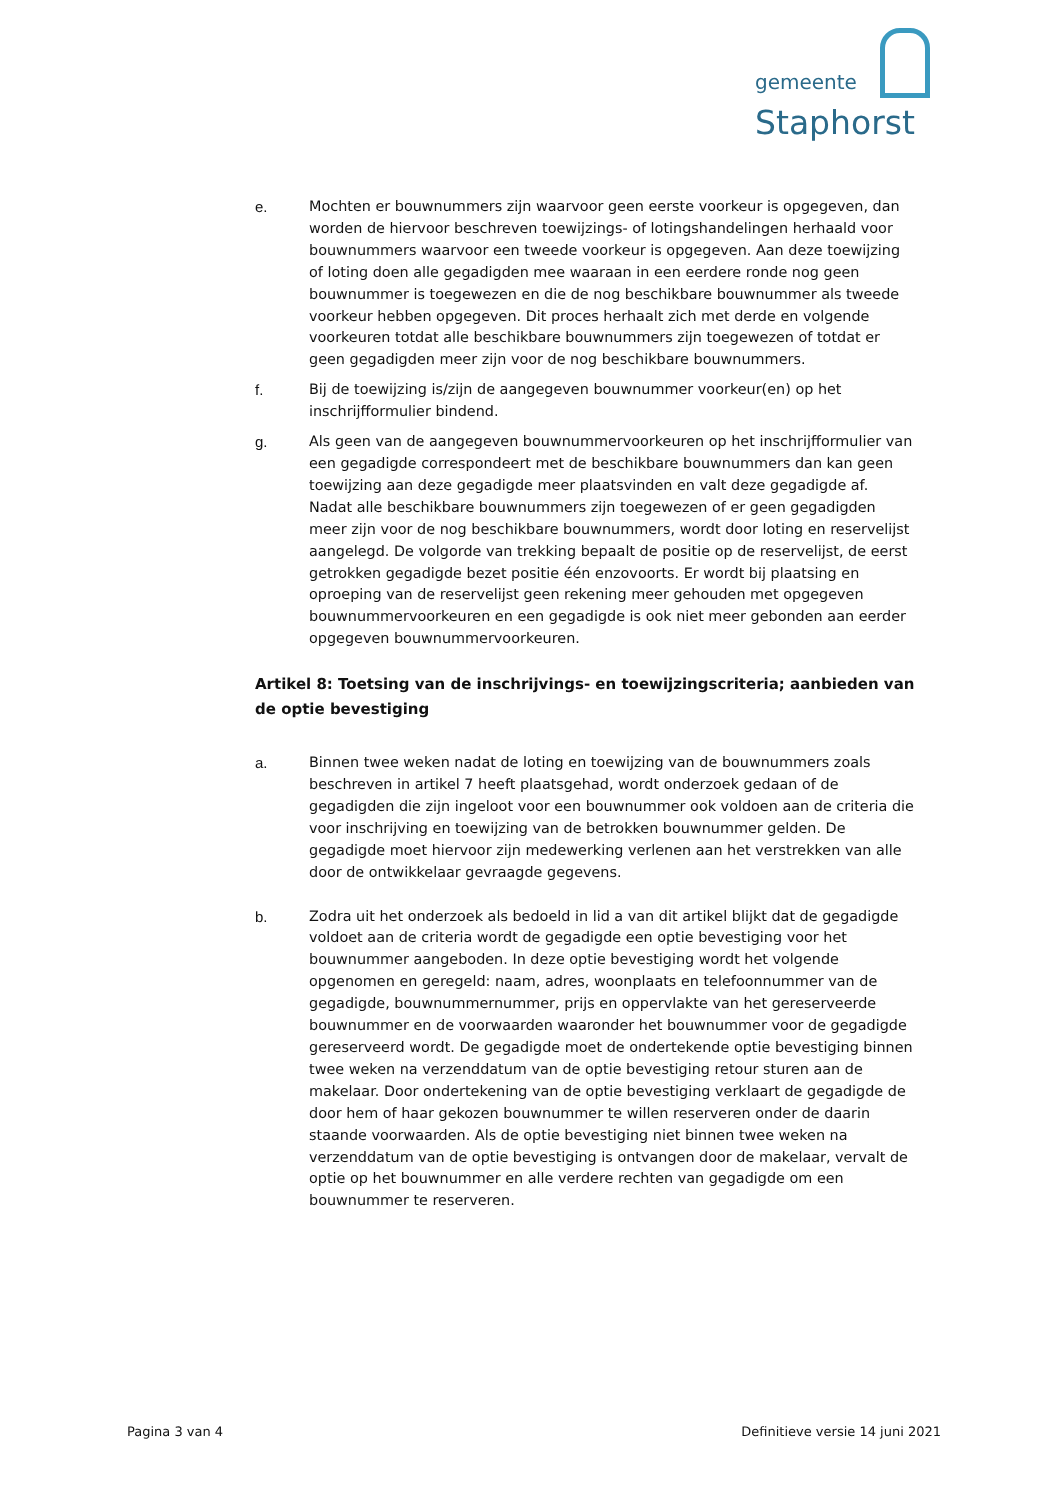gemeente
Staphorst
e. Mochten er bouwnummers zijn waarvoor geen eerste voorkeur is opgegeven, dan worden de hiervoor beschreven toewijzings- of lotingshandelingen herhaald voor bouwnummers waarvoor een tweede voorkeur is opgegeven. Aan deze toewijzing of loting doen alle gegadigden mee waaraan in een eerdere ronde nog geen bouwnummer is toegewezen en die de nog beschikbare bouwnummer als tweede voorkeur hebben opgegeven. Dit proces herhaalt zich met derde en volgende voorkeuren totdat alle beschikbare bouwnummers zijn toegewezen of totdat er geen gegadigden meer zijn voor de nog beschikbare bouwnummers.
f. Bij de toewijzing is/zijn de aangegeven bouwnummer voorkeur(en) op het inschrijfformulier bindend.
g. Als geen van de aangegeven bouwnummervoorkeuren op het inschrijfformulier van een gegadigde correspondeert met de beschikbare bouwnummers dan kan geen toewijzing aan deze gegadigde meer plaatsvinden en valt deze gegadigde af. Nadat alle beschikbare bouwnummers zijn toegewezen of er geen gegadigden meer zijn voor de nog beschikbare bouwnummers, wordt door loting en reservelijst aangelegd. De volgorde van trekking bepaalt de positie op de reservelijst, de eerst getrokken gegadigde bezet positie één enzovoorts. Er wordt bij plaatsing en oproeping van de reservelijst geen rekening meer gehouden met opgegeven bouwnummervoorkeuren en een gegadigde is ook niet meer gebonden aan eerder opgegeven bouwnummervoorkeuren.
Artikel 8: Toetsing van de inschrijvings- en toewijzingscriteria; aanbieden van de optie bevestiging
a. Binnen twee weken nadat de loting en toewijzing van de bouwnummers zoals beschreven in artikel 7 heeft plaatsgehad, wordt onderzoek gedaan of de gegadigden die zijn ingeloot voor een bouwnummer ook voldoen aan de criteria die voor inschrijving en toewijzing van de betrokken bouwnummer gelden. De gegadigde moet hiervoor zijn medewerking verlenen aan het verstrekken van alle door de ontwikkelaar gevraagde gegevens.
b. Zodra uit het onderzoek als bedoeld in lid a van dit artikel blijkt dat de gegadigde voldoet aan de criteria wordt de gegadigde een optie bevestiging voor het bouwnummer aangeboden. In deze optie bevestiging wordt het volgende opgenomen en geregeld: naam, adres, woonplaats en telefoonnummer van de gegadigde, bouwnummernummer, prijs en oppervlakte van het gereserveerde bouwnummer en de voorwaarden waaronder het bouwnummer voor de gegadigde gereserveerd wordt. De gegadigde moet de ondertekende optie bevestiging binnen twee weken na verzenddatum van de optie bevestiging retour sturen aan de makelaar. Door ondertekening van de optie bevestiging verklaart de gegadigde de door hem of haar gekozen bouwnummer te willen reserveren onder de daarin staande voorwaarden. Als de optie bevestiging niet binnen twee weken na verzenddatum van de optie bevestiging is ontvangen door de makelaar, vervalt de optie op het bouwnummer en alle verdere rechten van gegadigde om een bouwnummer te reserveren.
Pagina 3 van 4 Definitieve versie 14 juni 2021